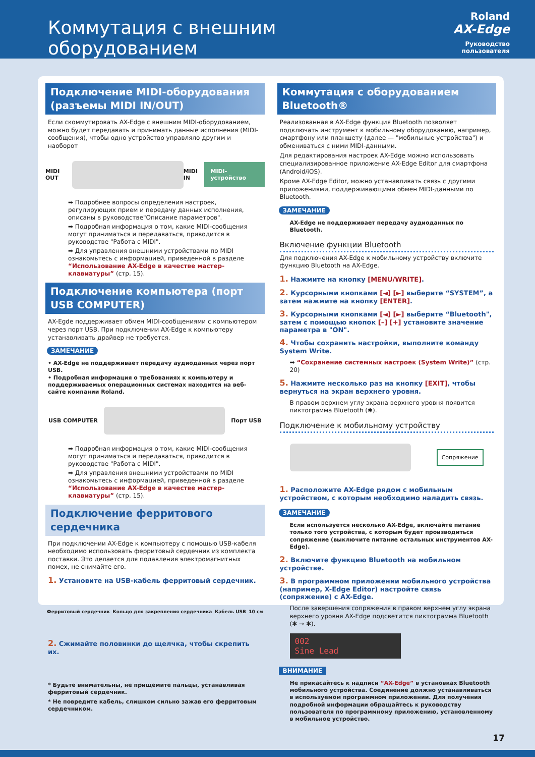Коммутация с внешним оборудованием
Roland
AX-Edge
Руководство пользователя
Подключение MIDI-оборудования (разъемы MIDI IN/OUT)
Если скоммутировать AX-Edge с внешним MIDI-оборудованием, можно будет передавать и принимать данные исполнения (MIDI-сообщения), чтобы одно устройство управляло другим и наоборот
MIDI OUT MIDI IN MIDI-устройство
➡ Подробнее вопросы определения настроек, регулирующих прием и передачу данных исполнения, описаны в руководстве"Описание параметров".
➡ Подробная информация о том, какие MIDI-сообщения могут приниматься и передаваться, приводится в руководстве "Работа с MIDI".
➡ Для управления внешними устройствами по MIDI ознакомьтесь с информацией, приведенной в разделе “Использование AX-Edge в качестве мастер-клавиатуры” (стр. 15).
Подключение компьютера (порт USB COMPUTER)
AX-Egde поддерживает обмен MIDI-сообщениями с компьютером через порт USB. При подключении AX-Edge к компьютеру устанавливать драйвер не требуется.
ЗАМЕЧАНИЕ
• AX-Edge не поддерживает передачу аудиоданных через порт USB.
• Подробная информация о требованиях к компьютеру и поддерживаемых операционных системах находится на веб-сайте компании Roland.
USB COMPUTER Порт USB
➡ Подробная информация о том, какие MIDI-сообщения могут приниматься и передаваться, приводится в руководстве "Работа с MIDI".
➡ Для управления внешними устройствами по MIDI ознакомьтесь с информацией, приведенной в разделе “Использование AX-Edge в качестве мастер-клавиатуры” (стр. 15).
Подключение ферритового сердечника
При подключении AX-Edge к компьютеру с помощью USB-кабеля необходимо использовать ферритовый сердечник из комплекта поставки. Это делается для подавления электромагнитных помех, не снимайте его.
1. Установите на USB-кабель ферритовый сердечник.
Ферритовый сердечник Кольцо для закрепления сердечника Кабель USB 10 см
2. Сжимайте половинки до щелчка, чтобы скрепить их.
* Будьте внимательны, не прищемите пальцы, устанавливая ферритовый сердечник.
* Не повредите кабель, слишком сильно зажав его ферритовым сердечником.
Коммутация с оборудованием Bluetooth®
Реализованная в AX-Edge функция Bluetooth позволяет подключать инструмент к мобильному оборудованию, например, смартфону или планшету (далее — "мобильные устройства") и обмениваться с ними MIDI-данными.
Для редактирования настроек AX-Edge можно использовать специализированное приложение AX-Edge Editor для смартфона (Android/iOS).
Кроме AX-Edge Editor, можно устанавливать связь с другими приложениями, поддерживающими обмен MIDI-данными по Bluetooth.
ЗАМЕЧАНИЕ
AX-Edge не поддерживает передачу аудиоданных по Bluetooth.
Включение функции Bluetooth
Для подключения AX-Edge к мобильному устройству включите функцию Bluetooth на AX-Edge.
1. Нажмите на кнопку [MENU/WRITE].
2. Курсорными кнопками [◄] [►] выберите “SYSTEM”, а затем нажмите на кнопку [ENTER].
3. Курсорными кнопками [◄] [►] выберите “Bluetooth", затем с помощью кнопок [–] [+] установите значение параметра в "ON".
4. Чтобы сохранить настройки, выполните команду System Write.
➡ “Сохранение системных настроек (System Write)” (стр. 20)
5. Нажмите несколько раз на кнопку [EXIT], чтобы вернуться на экран верхнего уровня.
В правом верхнем углу экрана верхнего уровня появится пиктограмма Bluetooth (✱).
Подключение к мобильному устройству
Сопряжение
1. Расположите AX-Edge рядом с мобильным устройством, с которым необходимо наладить связь.
ЗАМЕЧАНИЕ
Если используется несколько AX-Edge, включайте питание только того устройства, с которым будет производиться сопряжение (выключите питание остальных инструментов AX-Edge).
2. Включите функцию Bluetooth на мобильном устройстве.
3. В программном приложении мобильного устройства (например, X-Edge Editor) настройте связь (сопряжение) с AX-Edge.
После завершения сопряжения в правом верхнем углу экрана верхнего уровня AX-Edge подсветится пиктограмма Bluetooth (✱ → ✱).
002
Sine Lead
ВНИМАНИЕ
Не прикасайтесь к надписи “AX-Edge” в установках Bluetooth мобильного устройства. Соединение должно устанавливаться в используемом программном приложении. Для получения подробной информации обращайтесь к руководству пользователя по программному приложению, установленному в мобильное устройство.
17